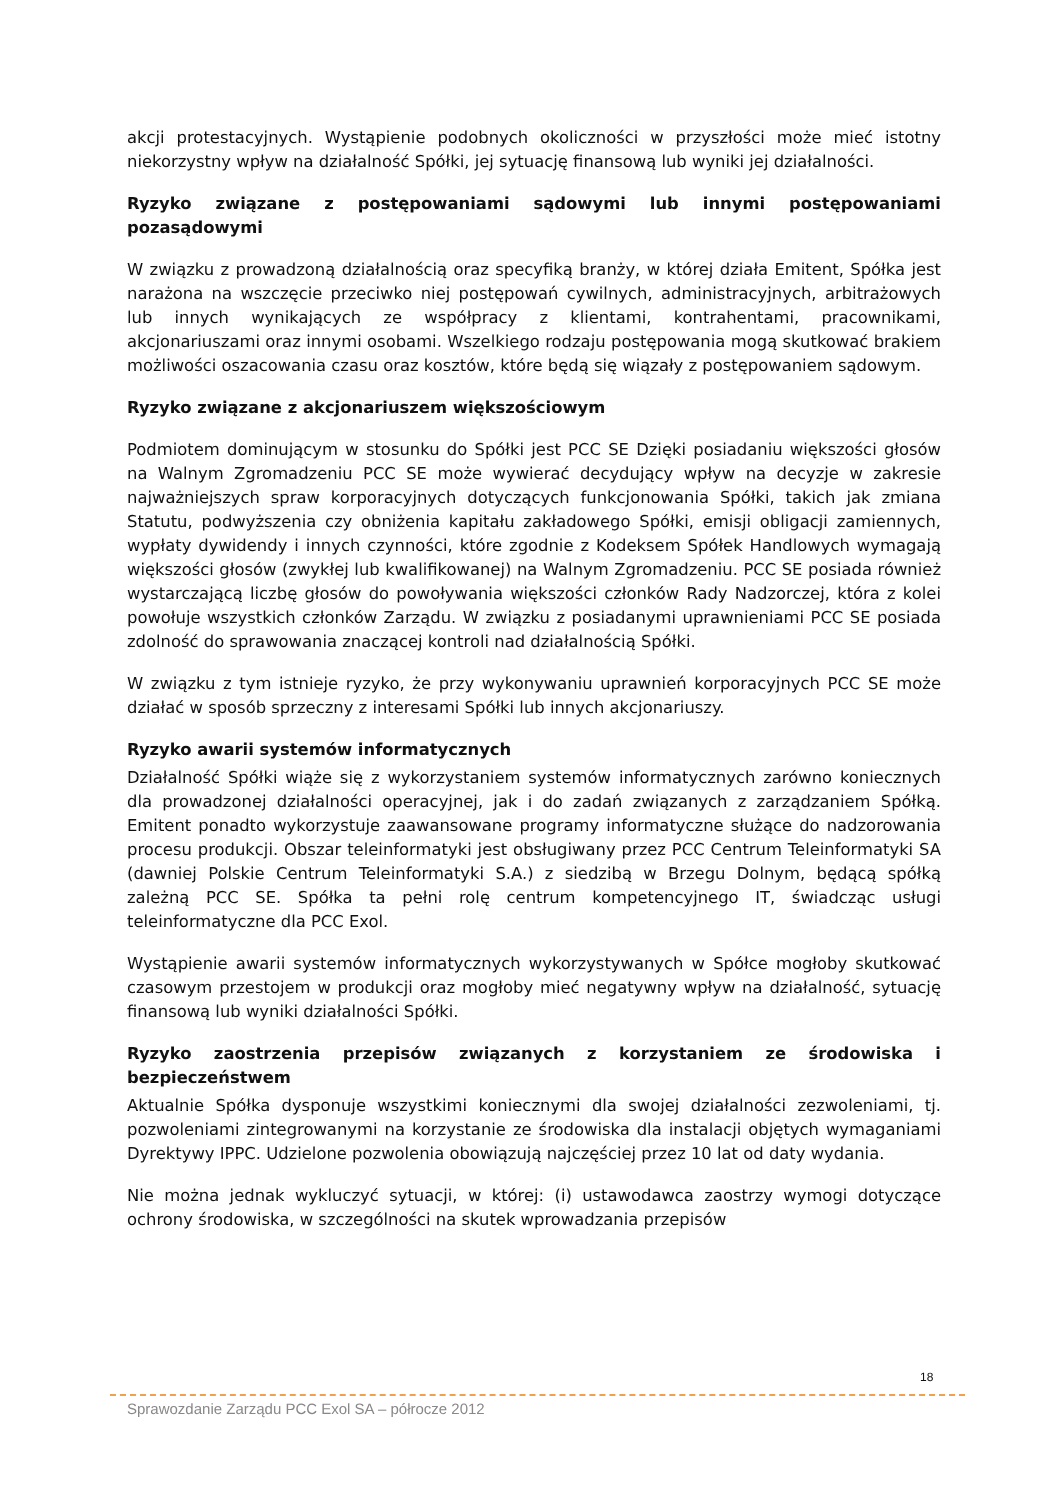akcji protestacyjnych. Wystąpienie podobnych okoliczności w przyszłości może mieć istotny niekorzystny wpływ na działalność Spółki, jej sytuację finansową lub wyniki jej działalności.
Ryzyko związane z postępowaniami sądowymi lub innymi postępowaniami pozasądowymi
W związku z prowadzoną działalnością oraz specyfiką branży, w której działa Emitent, Spółka jest narażona na wszczęcie przeciwko niej postępowań cywilnych, administracyjnych, arbitrażowych lub innych wynikających ze współpracy z klientami, kontrahentami, pracownikami, akcjonariuszami oraz innymi osobami. Wszelkiego rodzaju postępowania mogą skutkować brakiem możliwości oszacowania czasu oraz kosztów, które będą się wiązały z postępowaniem sądowym.
Ryzyko związane z akcjonariuszem większościowym
Podmiotem dominującym w stosunku do Spółki jest PCC SE Dzięki posiadaniu większości głosów na Walnym Zgromadzeniu PCC SE może wywierać decydujący wpływ na decyzje w zakresie najważniejszych spraw korporacyjnych dotyczących funkcjonowania Spółki, takich jak zmiana Statutu, podwyższenia czy obniżenia kapitału zakładowego Spółki, emisji obligacji zamiennych, wypłaty dywidendy i innych czynności, które zgodnie z Kodeksem Spółek Handlowych wymagają większości głosów (zwykłej lub kwalifikowanej) na Walnym Zgromadzeniu. PCC SE posiada również wystarczającą liczbę głosów do powoływania większości członków Rady Nadzorczej, która z kolei powołuje wszystkich członków Zarządu. W związku z posiadanymi uprawnieniami PCC SE posiada zdolność do sprawowania znaczącej kontroli nad działalnością Spółki.
W związku z tym istnieje ryzyko, że przy wykonywaniu uprawnień korporacyjnych PCC SE może działać w sposób sprzeczny z interesami Spółki lub innych akcjonariuszy.
Ryzyko awarii systemów informatycznych
Działalność Spółki wiąże się z wykorzystaniem systemów informatycznych zarówno koniecznych dla prowadzonej działalności operacyjnej, jak i do zadań związanych z zarządzaniem Spółką. Emitent ponadto wykorzystuje zaawansowane programy informatyczne służące do nadzorowania procesu produkcji. Obszar teleinformatyki jest obsługiwany przez PCC Centrum Teleinformatyki SA (dawniej Polskie Centrum Teleinformatyki S.A.) z siedzibą w Brzegu Dolnym, będącą spółką zależną PCC SE. Spółka ta pełni rolę centrum kompetencyjnego IT, świadcząc usługi teleinformatyczne dla PCC Exol.
Wystąpienie awarii systemów informatycznych wykorzystywanych w Spółce mogłoby skutkować czasowym przestojem w produkcji oraz mogłoby mieć negatywny wpływ na działalność, sytuację finansową lub wyniki działalności Spółki.
Ryzyko zaostrzenia przepisów związanych z korzystaniem ze środowiska i bezpieczeństwem
Aktualnie Spółka dysponuje wszystkimi koniecznymi dla swojej działalności zezwoleniami, tj. pozwoleniami zintegrowanymi na korzystanie ze środowiska dla instalacji objętych wymaganiami Dyrektywy IPPC. Udzielone pozwolenia obowiązują najczęściej przez 10 lat od daty wydania.
Nie można jednak wykluczyć sytuacji, w której: (i) ustawodawca zaostrzy wymogi dotyczące ochrony środowiska, w szczególności na skutek wprowadzania przepisów
18
Sprawozdanie Zarządu PCC Exol SA – półrocze 2012